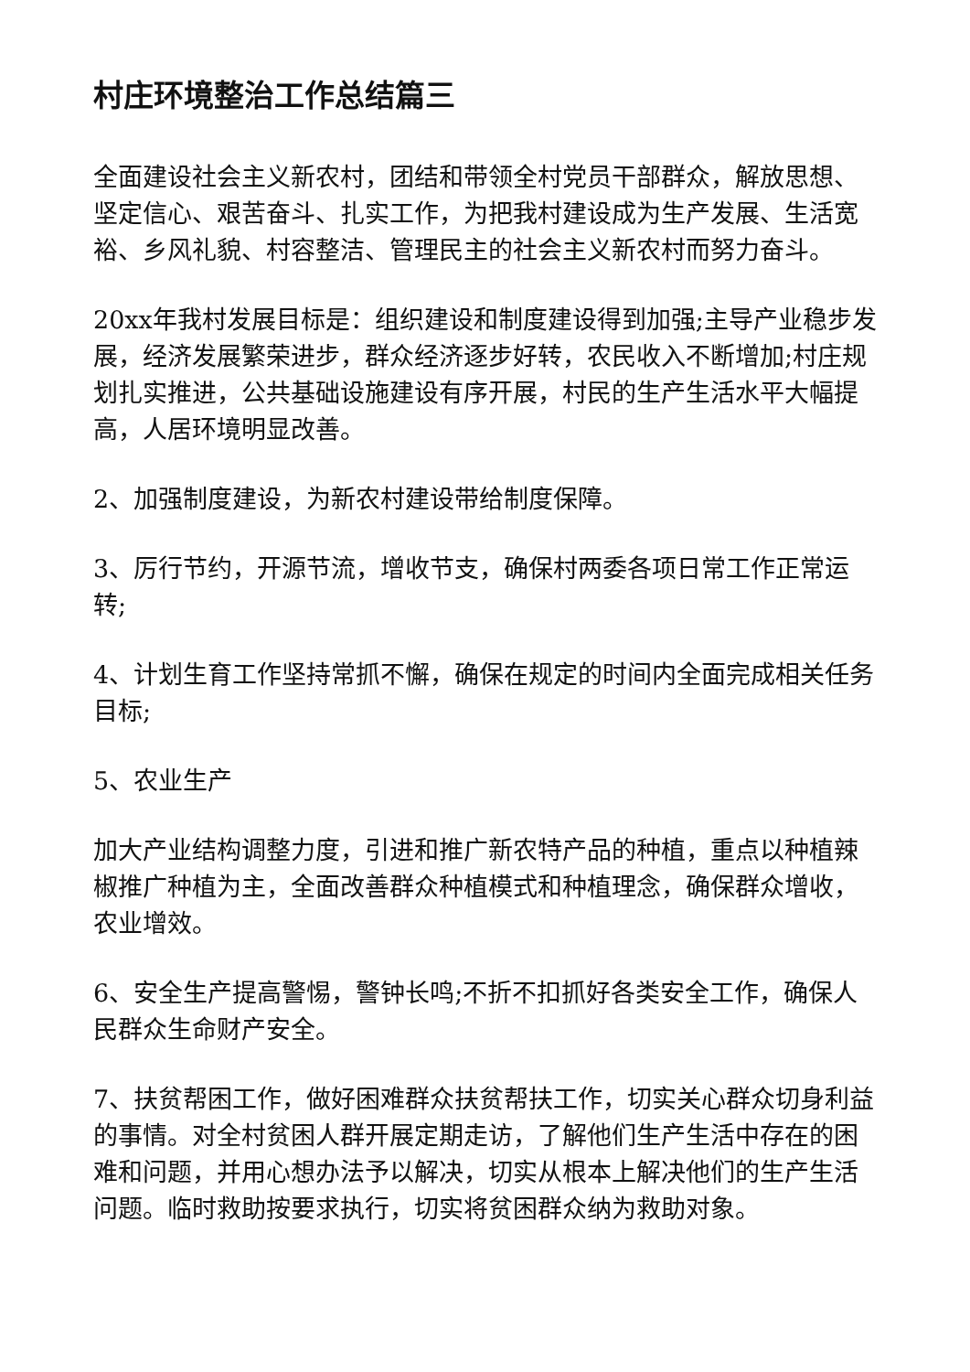村庄环境整治工作总结篇三
全面建设社会主义新农村，团结和带领全村党员干部群众，解放思想、坚定信心、艰苦奋斗、扎实工作，为把我村建设成为生产发展、生活宽裕、乡风礼貌、村容整洁、管理民主的社会主义新农村而努力奋斗。
20xx年我村发展目标是：组织建设和制度建设得到加强;主导产业稳步发展，经济发展繁荣进步，群众经济逐步好转，农民收入不断增加;村庄规划扎实推进，公共基础设施建设有序开展，村民的生产生活水平大幅提高，人居环境明显改善。
2、加强制度建设，为新农村建设带给制度保障。
3、厉行节约，开源节流，增收节支，确保村两委各项日常工作正常运转;
4、计划生育工作坚持常抓不懈，确保在规定的时间内全面完成相关任务目标;
5、农业生产
加大产业结构调整力度，引进和推广新农特产品的种植，重点以种植辣椒推广种植为主，全面改善群众种植模式和种植理念，确保群众增收，农业增效。
6、安全生产提高警惕，警钟长鸣;不折不扣抓好各类安全工作，确保人民群众生命财产安全。
7、扶贫帮困工作，做好困难群众扶贫帮扶工作，切实关心群众切身利益的事情。对全村贫困人群开展定期走访，了解他们生产生活中存在的困难和问题，并用心想办法予以解决，切实从根本上解决他们的生产生活问题。临时救助按要求执行，切实将贫困群众纳为救助对象。